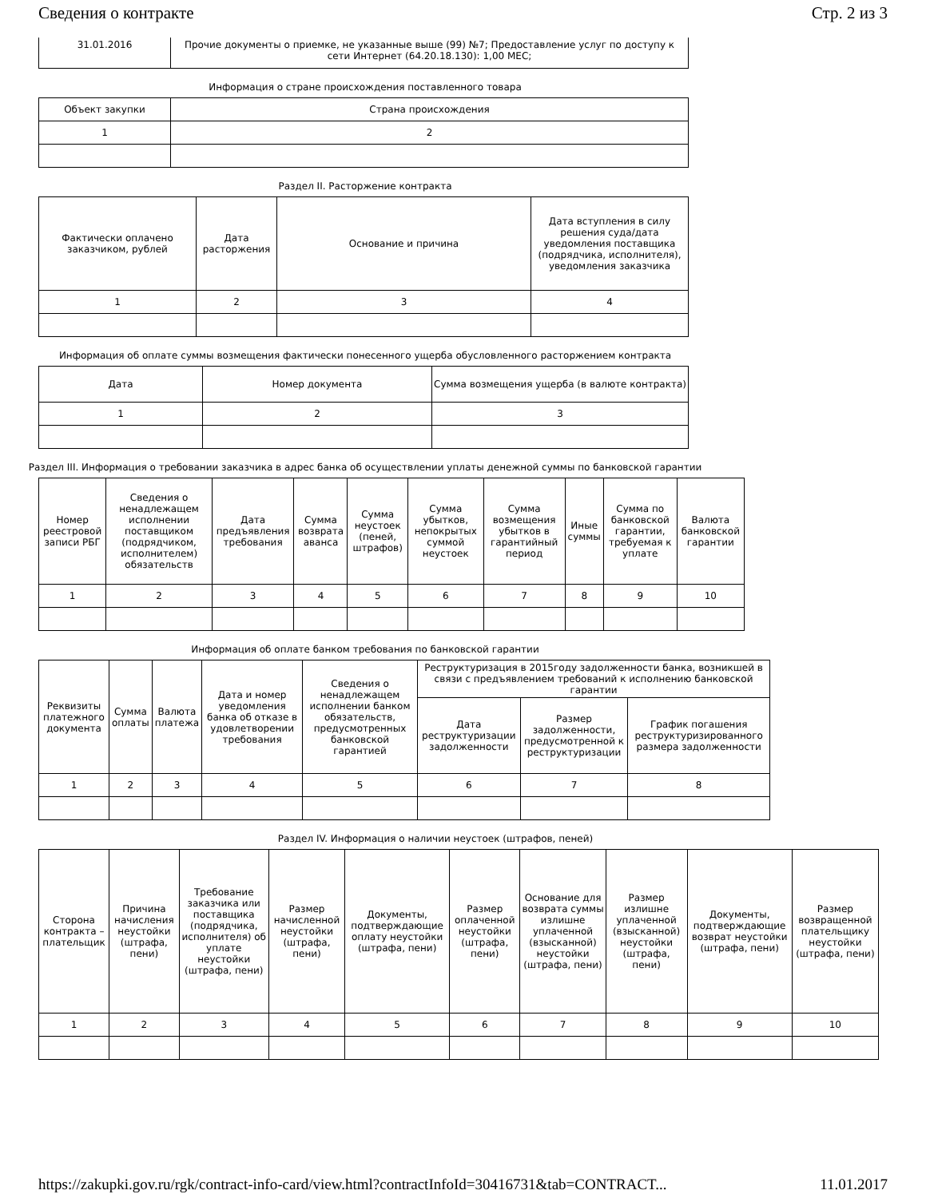Сведения о контракте Стр. 2 из 3
| 31.01.2016 | Прочие документы о приемке, не указанные выше (99) №7; Предоставление услуг по доступу к сети Интернет (64.20.18.130): 1,00 МЕС; |
Информация о стране происхождения поставленного товара
| Объект закупки | Страна происхождения |
| 1 | 2 |
Раздел II. Расторжение контракта
| Фактически оплачено заказчиком, рублей | Дата расторжения | Основание и причина | Дата вступления в силу решения суда/дата уведомления поставщика (подрядчика, исполнителя), уведомления заказчика |
| 1 | 2 | 3 | 4 |
Информация об оплате суммы возмещения фактически понесенного ущерба обусловленного расторжением контракта
| Дата | Номер документа | Сумма возмещения ущерба (в валюте контракта) |
| 1 | 2 | 3 |
Раздел III. Информация о требовании заказчика в адрес банка об осуществлении уплаты денежной суммы по банковской гарантии
| Номер реестровой записи РБГ | Сведения о ненадлежащем исполнении поставщиком (подрядчиком, исполнителем) обязательств | Дата предъявления требования | Сумма возврата аванса | Сумма неустоек (пеней, штрафов) | Сумма убытков, непокрытых суммой неустоек | Сумма возмещения убытков в гарантийный период | Иные суммы | Сумма по банковской гарантии, требуемая к уплате | Валюта банковской гарантии |
| 1 | 2 | 3 | 4 | 5 | 6 | 7 | 8 | 9 | 10 |
Информация об оплате банком требования по банковской гарантии
| Реквизиты платежного документа | Сумма оплаты | Валюта платежа | Дата и номер уведомления банка об отказе в удовлетворении требования | Сведения о ненадлежащем исполнении банком обязательств, предусмотренных банковской гарантией | Реструктуризация в 2015году задолженности банка, возникшей в связи с предъявлением требований к исполнению банковской гарантии | | |
| | | | | | Дата реструктуризации задолженности | Размер задолженности, предусмотренной к реструктуризации | График погашения реструктуризированного размера задолженности |
| 1 | 2 | 3 | 4 | 5 | 6 | 7 | 8 |
Раздел IV. Информация о наличии неустоек (штрафов, пеней)
| Сторона контракта – плательщик | Причина начисления неустойки (штрафа, пени) | Требование заказчика или поставщика (подрядчика, исполнителя) об уплате неустойки (штрафа, пени) | Размер начисленной неустойки (штрафа, пени) | Документы, подтверждающие оплату неустойки (штрафа, пени) | Размер оплаченной неустойки (штрафа, пени) | Основание для возврата суммы излишне уплаченной (взысканной) неустойки (штрафа, пени) | Размер излишне уплаченной (взысканной) неустойки (штрафа, пени) | Документы, подтверждающие возврат неустойки (штрафа, пени) | Размер возвращенной плательщику неустойки (штрафа, пени) |
| 1 | 2 | 3 | 4 | 5 | 6 | 7 | 8 | 9 | 10 |
https://zakupki.gov.ru/rgk/contract-info-card/view.html?contractInfoId=30416731&tab=CONTRACT... 11.01.2017